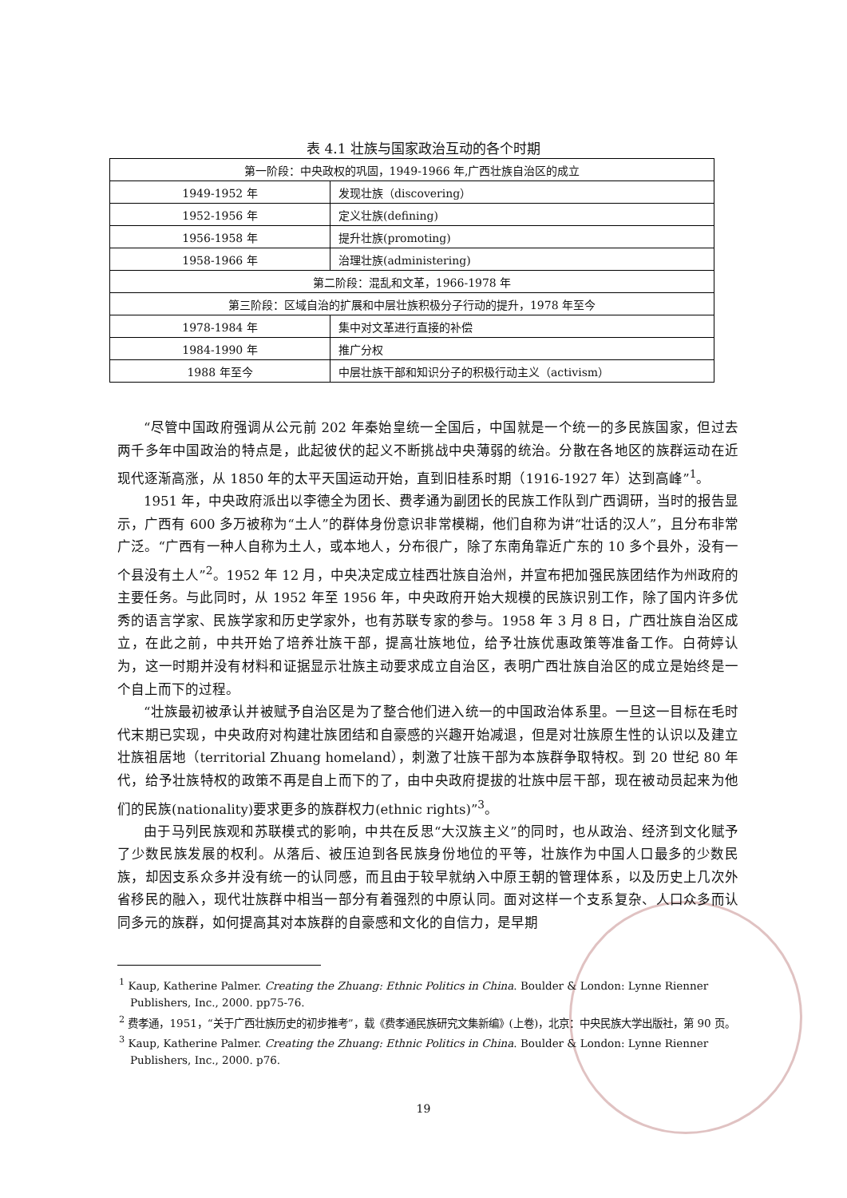表 4.1 壮族与国家政治互动的各个时期
| 第一阶段：中央政权的巩固，1949-1966 年,广西壮族自治区的成立 | |
| 1949-1952 年 | 发现壮族（discovering） |
| 1952-1956 年 | 定义壮族(defining) |
| 1956-1958 年 | 提升壮族(promoting) |
| 1958-1966 年 | 治理壮族(administering) |
| 第二阶段：混乱和文革，1966-1978 年 | |
| 第三阶段：区域自治的扩展和中层壮族积极分子行动的提升，1978 年至今 | |
| 1978-1984 年 | 集中对文革进行直接的补偿 |
| 1984-1990 年 | 推广分权 |
| 1988 年至今 | 中层壮族干部和知识分子的积极行动主义（activism） |
“尽管中国政府强调从公元前 202 年秦始皇统一全国后，中国就是一个统一的多民族国家，但过去两千多年中国政治的特点是，此起彼伏的起义不断挑战中央薄弱的统治。分散在各地区的族群运动在近现代逐渐高涨，从 1850 年的太平天国运动开始，直到旧桂系时期（1916-1927 年）达到高峰”<sup>1</sup>。
1951 年，中央政府派出以李德全为团长、费孝通为副团长的民族工作队到广西调研，当时的报告显示，广西有 600 多万被称为“土人”的群体身份意识非常模糊，他们自称为讲“壮话的汉人”，且分布非常广泛。“广西有一种人自称为土人，或本地人，分布很广，除了东南角靠近广东的 10 多个县外，没有一个县没有土人”<sup>2</sup>。1952 年 12 月，中央决定成立桂西壮族自治州，并宣布把加强民族团结作为州政府的主要任务。与此同时，从 1952 年至 1956 年，中央政府开始大规模的民族识别工作，除了国内许多优秀的语言学家、民族学家和历史学家外，也有苏联专家的参与。1958 年 3 月 8 日，广西壮族自治区成立，在此之前，中共开始了培养壮族干部，提高壮族地位，给予壮族优惠政策等准备工作。白荷婷认为，这一时期并没有材料和证据显示壮族主动要求成立自治区，表明广西壮族自治区的成立是始终是一个自上而下的过程。
“壮族最初被承认并被赋予自治区是为了整合他们进入统一的中国政治体系里。一旦这一目标在毛时代末期已实现，中央政府对构建壮族团结和自豪感的兴趣开始减退，但是对壮族原生性的认识以及建立壮族祖居地（territorial Zhuang homeland），刺激了壮族干部为本族群争取特权。到 20 世纪 80 年代，给予壮族特权的政策不再是自上而下的了，由中央政府提拔的壮族中层干部，现在被动员起来为他们的民族(nationality)要求更多的族群权力(ethnic rights)”<sup>3</sup>。
由于马列民族观和苏联模式的影响，中共在反思“大汉族主义”的同时，也从政治、经济到文化赋予了少数民族发展的权利。从落后、被压迫到各民族身份地位的平等，壮族作为中国人口最多的少数民族，却因支系众多并没有统一的认同感，而且由于较早就纳入中原王朝的管理体系，以及历史上几次外省移民的融入，现代壮族群中相当一部分有着强烈的中原认同。面对这样一个支系复杂、人口众多而认同多元的族群，如何提高其对本族群的自豪感和文化的自信力，是早期
<sup>1</sup> Kaup, Katherine Palmer. Creating the Zhuang: Ethnic Politics in China. Boulder & London: Lynne Rienner Publishers, Inc., 2000. pp75-76.
<sup>2</sup> 费孝通，1951，“关于广西壮族历史的初步推考”，载《费孝通民族研究文集新编》(上卷)，北京：中央民族大学出版社，第 90 页。
<sup>3</sup> Kaup, Katherine Palmer. Creating the Zhuang: Ethnic Politics in China. Boulder & London: Lynne Rienner Publishers, Inc., 2000. p76.
19